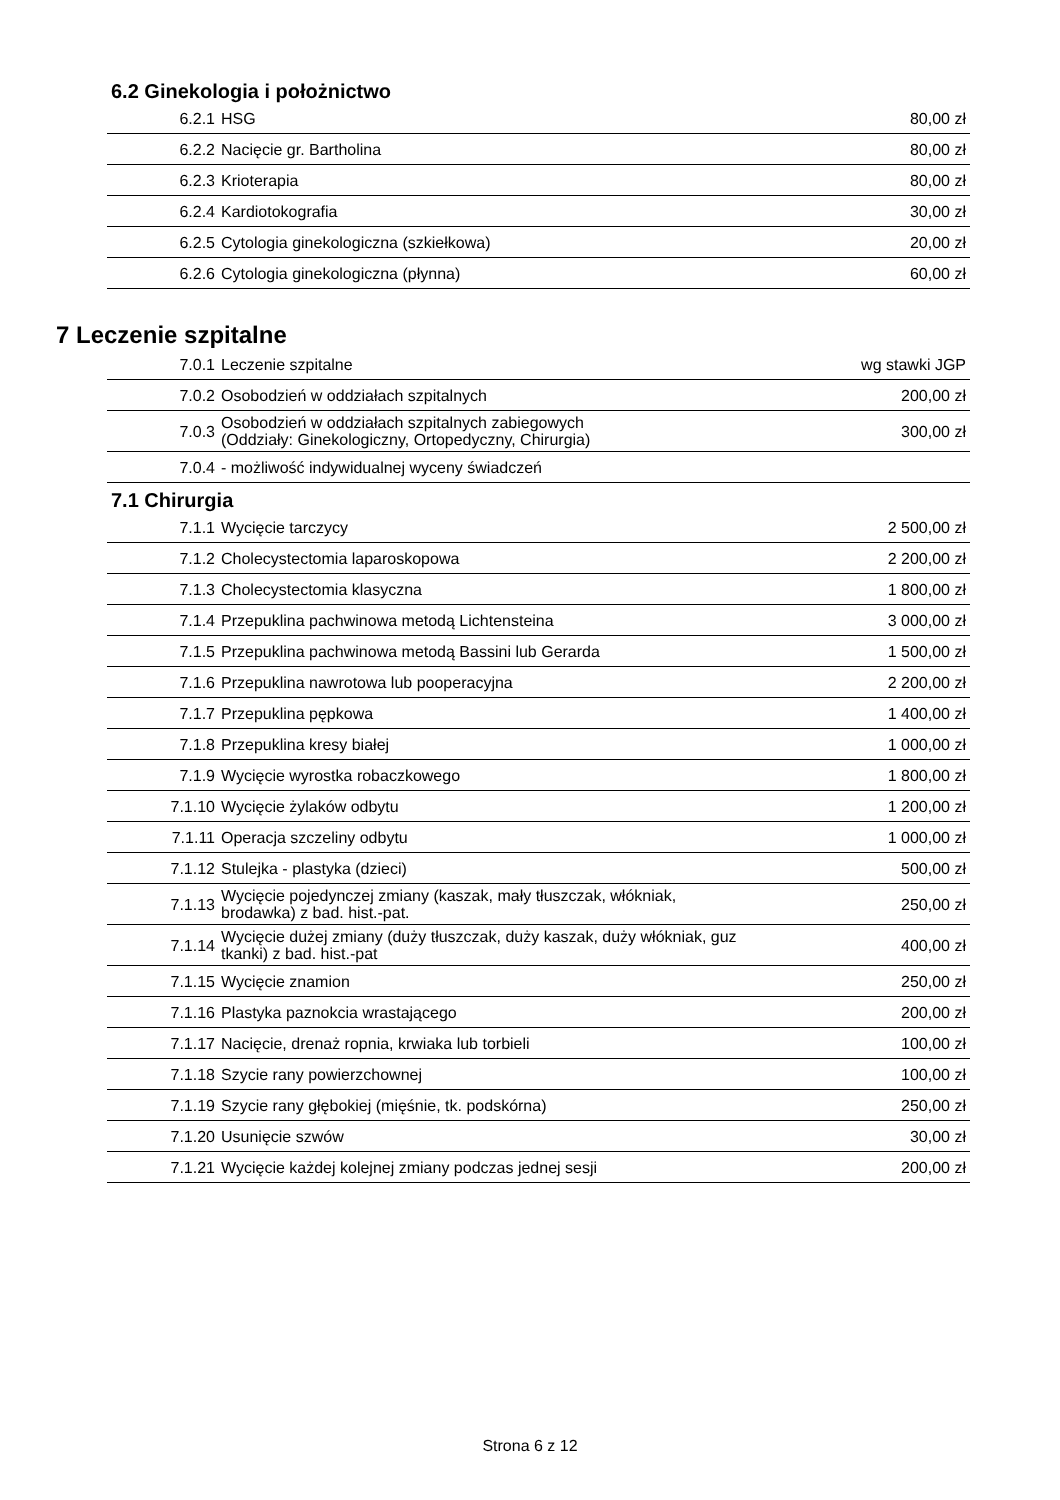6.2 Ginekologia i położnictwo
| 6.2.1 | HSG | 80,00 zł |
| 6.2.2 | Nacięcie gr. Bartholina | 80,00 zł |
| 6.2.3 | Krioterapia | 80,00 zł |
| 6.2.4 | Kardiotokografia | 30,00 zł |
| 6.2.5 | Cytologia ginekologiczna (szkiełkowa) | 20,00 zł |
| 6.2.6 | Cytologia ginekologiczna (płynna) | 60,00 zł |
7 Leczenie szpitalne
| 7.0.1 | Leczenie szpitalne | wg stawki JGP |
| 7.0.2 | Osobodzień w oddziałach szpitalnych | 200,00 zł |
| 7.0.3 | Osobodzień w oddziałach szpitalnych zabiegowych (Oddziały: Ginekologiczny, Ortopedyczny, Chirurgia) | 300,00 zł |
| 7.0.4 | - możliwość indywidualnej wyceny świadczeń | |
7.1 Chirurgia
| 7.1.1 | Wycięcie tarczycy | 2 500,00 zł |
| 7.1.2 | Cholecystectomia laparoskopowa | 2 200,00 zł |
| 7.1.3 | Cholecystectomia klasyczna | 1 800,00 zł |
| 7.1.4 | Przepuklina pachwinowa metodą Lichtensteina | 3 000,00 zł |
| 7.1.5 | Przepuklina pachwinowa metodą Bassini lub Gerarda | 1 500,00 zł |
| 7.1.6 | Przepuklina nawrotowa lub pooperacyjna | 2 200,00 zł |
| 7.1.7 | Przepuklina pępkowa | 1 400,00 zł |
| 7.1.8 | Przepuklina kresy białej | 1 000,00 zł |
| 7.1.9 | Wycięcie wyrostka robaczkowego | 1 800,00 zł |
| 7.1.10 | Wycięcie żylaków odbytu | 1 200,00 zł |
| 7.1.11 | Operacja szczeliny odbytu | 1 000,00 zł |
| 7.1.12 | Stulejka - plastyka (dzieci) | 500,00 zł |
| 7.1.13 | Wycięcie pojedynczej zmiany (kaszak, mały tłuszczak, włókniak, brodawka) z bad. hist.-pat. | 250,00 zł |
| 7.1.14 | Wycięcie dużej zmiany (duży tłuszczak, duży kaszak, duży włókniak, guz tkanki) z bad. hist.-pat | 400,00 zł |
| 7.1.15 | Wycięcie znamion | 250,00 zł |
| 7.1.16 | Plastyka paznokcia wrastającego | 200,00 zł |
| 7.1.17 | Nacięcie, drenaż ropnia, krwiaka lub torbieli | 100,00 zł |
| 7.1.18 | Szycie rany powierzchownej | 100,00 zł |
| 7.1.19 | Szycie rany głębokiej (mięśnie, tk. podskórna) | 250,00 zł |
| 7.1.20 | Usunięcie szwów | 30,00 zł |
| 7.1.21 | Wycięcie każdej kolejnej zmiany podczas jednej sesji | 200,00 zł |
Strona 6 z 12